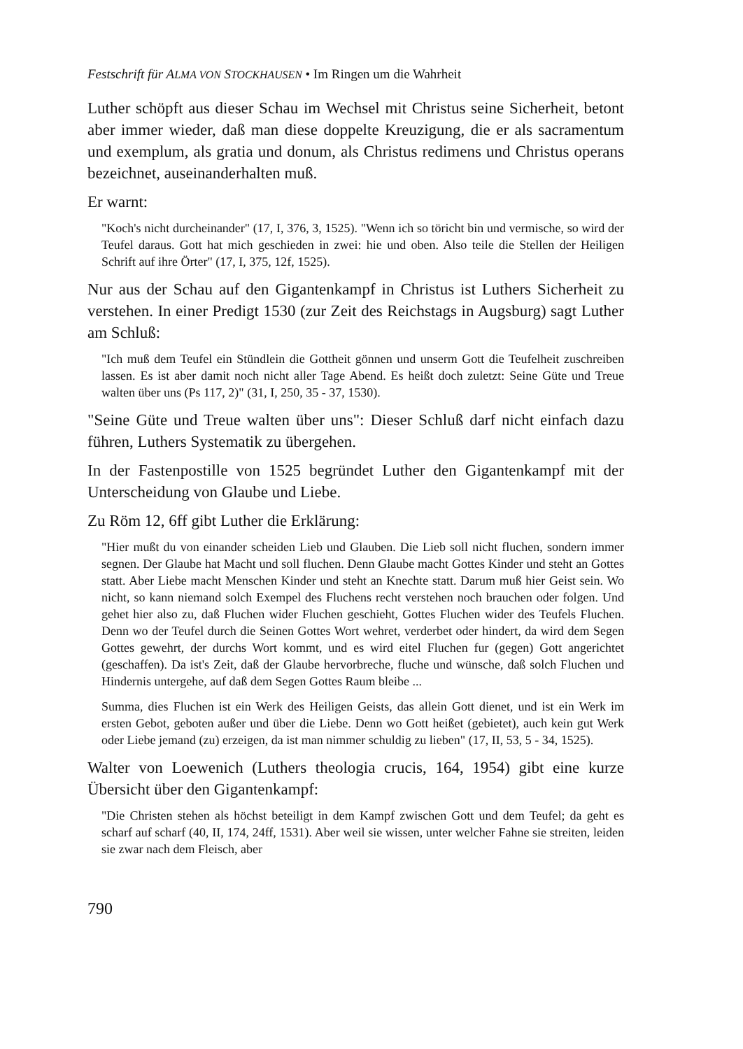Festschrift für ALMA VON STOCKHAUSEN • Im Ringen um die Wahrheit
Luther schöpft aus dieser Schau im Wechsel mit Christus seine Sicherheit, betont aber immer wieder, daß man diese doppelte Kreuzigung, die er als sacramentum und exemplum, als gratia und donum, als Christus redimens und Christus operans bezeichnet, auseinanderhalten muß.
Er warnt:
"Koch's nicht durcheinander" (17, I, 376, 3, 1525). "Wenn ich so töricht bin und vermische, so wird der Teufel daraus. Gott hat mich geschieden in zwei: hie und oben. Also teile die Stellen der Heiligen Schrift auf ihre Örter" (17, I, 375, 12f, 1525).
Nur aus der Schau auf den Gigantenkampf in Christus ist Luthers Sicherheit zu verstehen. In einer Predigt 1530 (zur Zeit des Reichstags in Augsburg) sagt Luther am Schluß:
"Ich muß dem Teufel ein Stündlein die Gottheit gönnen und unserm Gott die Teufelheit zuschreiben lassen. Es ist aber damit noch nicht aller Tage Abend. Es heißt doch zuletzt: Seine Güte und Treue walten über uns (Ps 117, 2)" (31, I, 250, 35 - 37, 1530).
"Seine Güte und Treue walten über uns": Dieser Schluß darf nicht einfach dazu führen, Luthers Systematik zu übergehen.
In der Fastenpostille von 1525 begründet Luther den Gigantenkampf mit der Unterscheidung von Glaube und Liebe.
Zu Röm 12, 6ff gibt Luther die Erklärung:
"Hier mußt du von einander scheiden Lieb und Glauben. Die Lieb soll nicht fluchen, sondern immer segnen. Der Glaube hat Macht und soll fluchen. Denn Glaube macht Gottes Kinder und steht an Gottes statt. Aber Liebe macht Menschen Kinder und steht an Knechte statt. Darum muß hier Geist sein. Wo nicht, so kann niemand solch Exempel des Fluchens recht verstehen noch brauchen oder folgen. Und gehet hier also zu, daß Fluchen wider Fluchen geschieht, Gottes Fluchen wider des Teufels Fluchen. Denn wo der Teufel durch die Seinen Gottes Wort wehret, verderbet oder hindert, da wird dem Segen Gottes gewehrt, der durchs Wort kommt, und es wird eitel Fluchen fur (gegen) Gott angerichtet (geschaffen). Da ist's Zeit, daß der Glaube hervorbreche, fluche und wünsche, daß solch Fluchen und Hindernis untergehe, auf daß dem Segen Gottes Raum bleibe ...
Summa, dies Fluchen ist ein Werk des Heiligen Geists, das allein Gott dienet, und ist ein Werk im ersten Gebot, geboten außer und über die Liebe. Denn wo Gott heißet (gebietet), auch kein gut Werk oder Liebe jemand (zu) erzeigen, da ist man nimmer schuldig zu lieben" (17, II, 53, 5 - 34, 1525).
Walter von Loewenich (Luthers theologia crucis, 164, 1954) gibt eine kurze Übersicht über den Gigantenkampf:
"Die Christen stehen als höchst beteiligt in dem Kampf zwischen Gott und dem Teufel; da geht es scharf auf scharf (40, II, 174, 24ff, 1531). Aber weil sie wissen, unter welcher Fahne sie streiten, leiden sie zwar nach dem Fleisch, aber
790